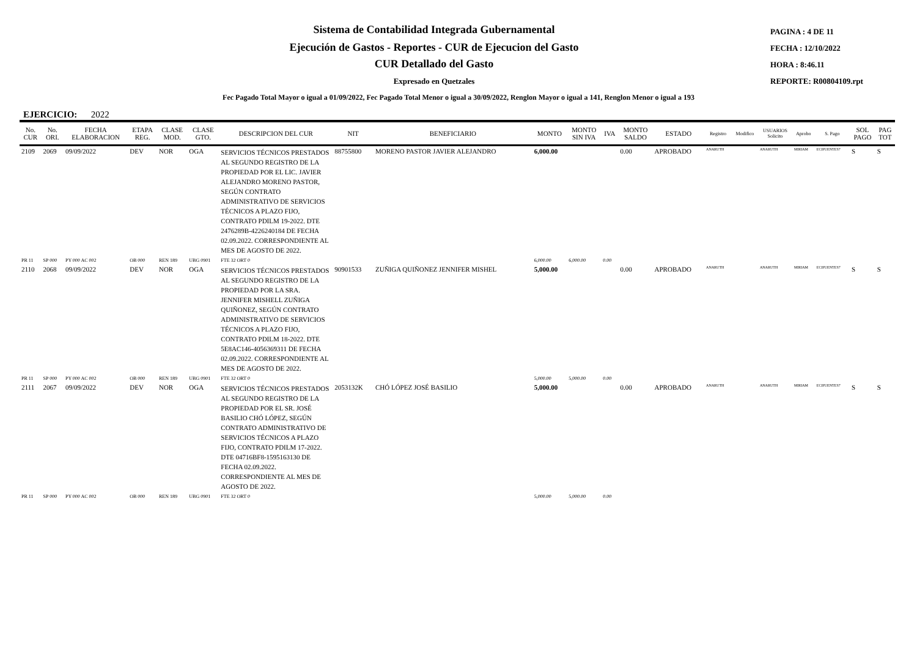Sistema de Contabilidad Integrada Gubernamental
Ejecución de Gastos - Reportes - CUR de Ejecucion del Gasto
CUR Detallado del Gasto
Expresado en Quetzales
PAGINA : 4 DE 11
FECHA : 12/10/2022
HORA : 8:46.11
REPORTE: R00804109.rpt
Fec Pagado Total Mayor o igual a 01/09/2022, Fec Pagado Total Menor o igual a 30/09/2022, Renglon Mayor o igual a 141, Renglon Menor o igual a 193
EJERCICIO: 2022
| No. CUR | No. ORI. | FECHA ELABORACION | ETAPA REG. | CLASE MOD. | CLASE GTO. | DESCRIPCION DEL CUR | NIT | BENEFICIARIO | MONTO | MONTO SIN IVA | IVA | MONTO SALDO | ESTADO | Registro | Modifico | USUARIOS Solicito | Aprobo | S. Pago | SOL PAGO | PAG TOT |
| --- | --- | --- | --- | --- | --- | --- | --- | --- | --- | --- | --- | --- | --- | --- | --- | --- | --- | --- | --- | --- |
| 2109 | 2069 | 09/09/2022 | DEV | NOR | OGA | SERVICIOS TÉCNICOS PRESTADOS AL SEGUNDO REGISTRO DE LA PROPIEDAD POR EL LIC. JAVIER ALEJANDRO MORENO PASTOR, SEGÚN CONTRATO ADMINISTRATIVO DE SERVICIOS TÉCNICOS A PLAZO FIJO, CONTRATO PDILM 19-2022. DTE 2476289B-4226240184 DE FECHA 02.09.2022. CORRESPONDIENTE AL MES DE AGOSTO DE 2022. | 88755800 | MORENO PASTOR JAVIER ALEJANDRO | 6,000.00 | | | 0.00 | APROBADO | ANARUTH | | ANARUTH | MIRIAM | ECIFUENTES7 | S | S |
| PR 11 | SP 000 | PY 000 AC 002 | OB 000 | REN 189 | UBG 0901 | FTE 32 ORT 0 | | | 6,000.00 | 6,000.00 | 0.00 | | | | | | | | | |
| 2110 | 2068 | 09/09/2022 | DEV | NOR | OGA | SERVICIOS TÉCNICOS PRESTADOS AL SEGUNDO REGISTRO DE LA PROPIEDAD POR LA SRA. JENNIFER MISHELL ZUÑIGA QUIÑONEZ, SEGÚN CONTRATO ADMINISTRATIVO DE SERVICIOS TÉCNICOS A PLAZO FIJO, CONTRATO PDILM 18-2022. DTE 5E8AC146-4056369311 DE FECHA 02.09.2022. CORRESPONDIENTE AL MES DE AGOSTO DE 2022. | 90901533 | ZUÑIGA QUIÑONEZ JENNIFER MISHEL | 5,000.00 | | | 0.00 | APROBADO | ANARUTH | | ANARUTH | MIRIAM | ECIFUENTES7 | S | S |
| PR 11 | SP 000 | PY 000 AC 002 | OB 000 | REN 189 | UBG 0901 | FTE 32 ORT 0 | | | 5,000.00 | 5,000.00 | 0.00 | | | | | | | | | |
| 2111 | 2067 | 09/09/2022 | DEV | NOR | OGA | SERVICIOS TÉCNICOS PRESTADOS AL SEGUNDO REGISTRO DE LA PROPIEDAD POR EL SR. JOSÉ BASILIO CHÓ LÓPEZ, SEGÚN CONTRATO ADMINISTRATIVO DE SERVICIOS TÉCNICOS A PLAZO FIJO, CONTRATO PDILM 17-2022. DTE 04716BF8-1595163130 DE FECHA 02.09.2022. CORRESPONDIENTE AL MES DE AGOSTO DE 2022. | 2053132K | CHÓ LÓPEZ JOSÉ BASILIO | 5,000.00 | | | 0.00 | APROBADO | ANARUTH | | ANARUTH | MIRIAM | ECIFUENTES7 | S | S |
| PR 11 | SP 000 | PY 000 AC 002 | OB 000 | REN 189 | UBG 0901 | FTE 32 ORT 0 | | | 5,000.00 | 5,000.00 | 0.00 | | | | | | | | | |